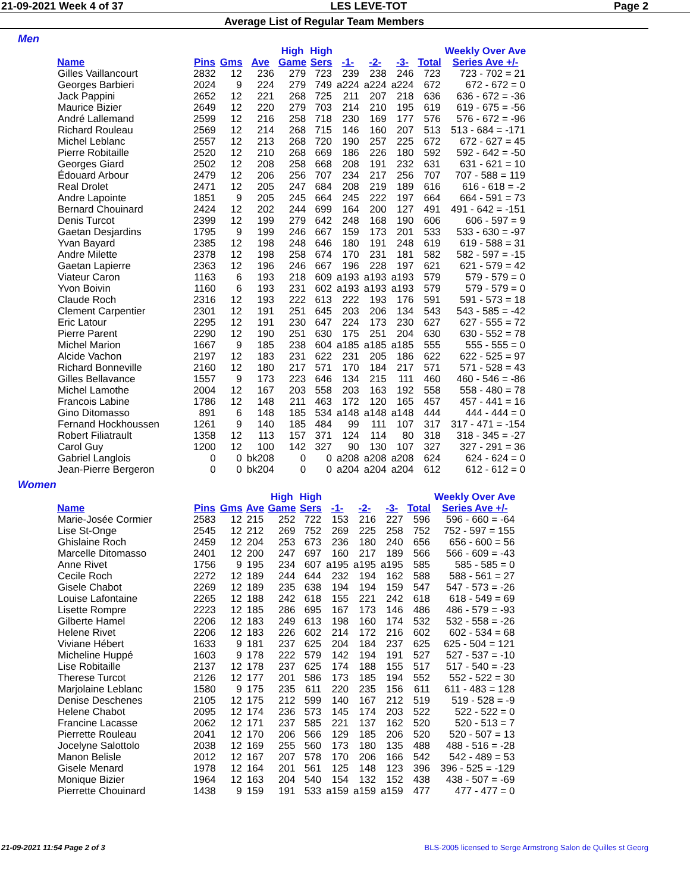21-09-2021 Week 4 of 37 LES LEVE-TOT Page 2
Average List of Regular Team Members
Men
| Name | Pins | Gms | Ave | High Game | High Sers | -1- | -2- | -3- | Total | Weekly Over Ave Series Ave +/- |
| --- | --- | --- | --- | --- | --- | --- | --- | --- | --- | --- |
| Gilles Vaillancourt | 2832 | 12 | 236 | 279 | 723 | 239 | 238 | 246 | 723 | 723 - 702 = 21 |
| Georges Barbieri | 2024 | 9 | 224 | 279 | 749 | a224 | a224 | a224 | 672 | 672 - 672 = 0 |
| Jack Pappini | 2652 | 12 | 221 | 268 | 725 | 211 | 207 | 218 | 636 | 636 - 672 = -36 |
| Maurice Bizier | 2649 | 12 | 220 | 279 | 703 | 214 | 210 | 195 | 619 | 619 - 675 = -56 |
| André Lallemand | 2599 | 12 | 216 | 258 | 718 | 230 | 169 | 177 | 576 | 576 - 672 = -96 |
| Richard Rouleau | 2569 | 12 | 214 | 268 | 715 | 146 | 160 | 207 | 513 | 513 - 684 = -171 |
| Michel Leblanc | 2557 | 12 | 213 | 268 | 720 | 190 | 257 | 225 | 672 | 672 - 627 = 45 |
| Pierre Robitaille | 2520 | 12 | 210 | 268 | 669 | 186 | 226 | 180 | 592 | 592 - 642 = -50 |
| Georges Giard | 2502 | 12 | 208 | 258 | 668 | 208 | 191 | 232 | 631 | 631 - 621 = 10 |
| Édouard Arbour | 2479 | 12 | 206 | 256 | 707 | 234 | 217 | 256 | 707 | 707 - 588 = 119 |
| Real Drolet | 2471 | 12 | 205 | 247 | 684 | 208 | 219 | 189 | 616 | 616 - 618 = -2 |
| Andre Lapointe | 1851 | 9 | 205 | 245 | 664 | 245 | 222 | 197 | 664 | 664 - 591 = 73 |
| Bernard Chouinard | 2424 | 12 | 202 | 244 | 699 | 164 | 200 | 127 | 491 | 491 - 642 = -151 |
| Denis Turcot | 2399 | 12 | 199 | 279 | 642 | 248 | 168 | 190 | 606 | 606 - 597 = 9 |
| Gaetan Desjardins | 1795 | 9 | 199 | 246 | 667 | 159 | 173 | 201 | 533 | 533 - 630 = -97 |
| Yvan Bayard | 2385 | 12 | 198 | 248 | 646 | 180 | 191 | 248 | 619 | 619 - 588 = 31 |
| Andre Milette | 2378 | 12 | 198 | 258 | 674 | 170 | 231 | 181 | 582 | 582 - 597 = -15 |
| Gaetan Lapierre | 2363 | 12 | 196 | 246 | 667 | 196 | 228 | 197 | 621 | 621 - 579 = 42 |
| Viateur Caron | 1163 | 6 | 193 | 218 | 609 | a193 | a193 | a193 | 579 | 579 - 579 = 0 |
| Yvon Boivin | 1160 | 6 | 193 | 231 | 602 | a193 | a193 | a193 | 579 | 579 - 579 = 0 |
| Claude Roch | 2316 | 12 | 193 | 222 | 613 | 222 | 193 | 176 | 591 | 591 - 573 = 18 |
| Clement Carpentier | 2301 | 12 | 191 | 251 | 645 | 203 | 206 | 134 | 543 | 543 - 585 = -42 |
| Eric Latour | 2295 | 12 | 191 | 230 | 647 | 224 | 173 | 230 | 627 | 627 - 555 = 72 |
| Pierre Parent | 2290 | 12 | 190 | 251 | 630 | 175 | 251 | 204 | 630 | 630 - 552 = 78 |
| Michel Marion | 1667 | 9 | 185 | 238 | 604 | a185 | a185 | a185 | 555 | 555 - 555 = 0 |
| Alcide Vachon | 2197 | 12 | 183 | 231 | 622 | 231 | 205 | 186 | 622 | 622 - 525 = 97 |
| Richard Bonneville | 2160 | 12 | 180 | 217 | 571 | 170 | 184 | 217 | 571 | 571 - 528 = 43 |
| Gilles Bellavance | 1557 | 9 | 173 | 223 | 646 | 134 | 215 | 111 | 460 | 460 - 546 = -86 |
| Michel Lamothe | 2004 | 12 | 167 | 203 | 558 | 203 | 163 | 192 | 558 | 558 - 480 = 78 |
| Francois Labine | 1786 | 12 | 148 | 211 | 463 | 172 | 120 | 165 | 457 | 457 - 441 = 16 |
| Gino Ditomasso | 891 | 6 | 148 | 185 | 534 | a148 | a148 | a148 | 444 | 444 - 444 = 0 |
| Fernand Hockhoussen | 1261 | 9 | 140 | 185 | 484 | 99 | 111 | 107 | 317 | 317 - 471 = -154 |
| Robert Filiatrault | 1358 | 12 | 113 | 157 | 371 | 124 | 114 | 80 | 318 | 318 - 345 = -27 |
| Carol Guy | 1200 | 12 | 100 | 142 | 327 | 90 | 130 | 107 | 327 | 327 - 291 = 36 |
| Gabriel Langlois | 0 | 0 | bk208 | 0 | 0 | a208 | a208 | a208 | 624 | 624 - 624 = 0 |
| Jean-Pierre Bergeron | 0 | 0 | bk204 | 0 | 0 | a204 | a204 | a204 | 612 | 612 - 612 = 0 |
Women
| Name | Pins | Gms | Ave | High Game | High Sers | -1- | -2- | -3- | Total | Weekly Over Ave Series Ave +/- |
| --- | --- | --- | --- | --- | --- | --- | --- | --- | --- | --- |
| Marie-Josée Cormier | 2583 | 12 | 215 | 252 | 722 | 153 | 216 | 227 | 596 | 596 - 660 = -64 |
| Lise St-Onge | 2545 | 12 | 212 | 269 | 752 | 269 | 225 | 258 | 752 | 752 - 597 = 155 |
| Ghislaine Roch | 2459 | 12 | 204 | 253 | 673 | 236 | 180 | 240 | 656 | 656 - 600 = 56 |
| Marcelle Ditomasso | 2401 | 12 | 200 | 247 | 697 | 160 | 217 | 189 | 566 | 566 - 609 = -43 |
| Anne Rivet | 1756 | 9 | 195 | 234 | 607 | a195 | a195 | a195 | 585 | 585 - 585 = 0 |
| Cecile Roch | 2272 | 12 | 189 | 244 | 644 | 232 | 194 | 162 | 588 | 588 - 561 = 27 |
| Gisele Chabot | 2269 | 12 | 189 | 235 | 638 | 194 | 194 | 159 | 547 | 547 - 573 = -26 |
| Louise Lafontaine | 2265 | 12 | 188 | 242 | 618 | 155 | 221 | 242 | 618 | 618 - 549 = 69 |
| Lisette Rompre | 2223 | 12 | 185 | 286 | 695 | 167 | 173 | 146 | 486 | 486 - 579 = -93 |
| Gilberte Hamel | 2206 | 12 | 183 | 249 | 613 | 198 | 160 | 174 | 532 | 532 - 558 = -26 |
| Helene Rivet | 2206 | 12 | 183 | 226 | 602 | 214 | 172 | 216 | 602 | 602 - 534 = 68 |
| Viviane Hébert | 1633 | 9 | 181 | 237 | 625 | 204 | 184 | 237 | 625 | 625 - 504 = 121 |
| Micheline Huppé | 1603 | 9 | 178 | 222 | 579 | 142 | 194 | 191 | 527 | 527 - 537 = -10 |
| Lise Robitaille | 2137 | 12 | 178 | 237 | 625 | 174 | 188 | 155 | 517 | 517 - 540 = -23 |
| Therese Turcot | 2126 | 12 | 177 | 201 | 586 | 173 | 185 | 194 | 552 | 552 - 522 = 30 |
| Marjolaine Leblanc | 1580 | 9 | 175 | 235 | 611 | 220 | 235 | 156 | 611 | 611 - 483 = 128 |
| Denise Deschenes | 2105 | 12 | 175 | 212 | 599 | 140 | 167 | 212 | 519 | 519 - 528 = -9 |
| Helene Chabot | 2095 | 12 | 174 | 236 | 573 | 145 | 174 | 203 | 522 | 522 - 522 = 0 |
| Francine Lacasse | 2062 | 12 | 171 | 237 | 585 | 221 | 137 | 162 | 520 | 520 - 513 = 7 |
| Pierrette Rouleau | 2041 | 12 | 170 | 206 | 566 | 129 | 185 | 206 | 520 | 520 - 507 = 13 |
| Jocelyne Salottolo | 2038 | 12 | 169 | 255 | 560 | 173 | 180 | 135 | 488 | 488 - 516 = -28 |
| Manon Belisle | 2012 | 12 | 167 | 207 | 578 | 170 | 206 | 166 | 542 | 542 - 489 = 53 |
| Gisele Menard | 1978 | 12 | 164 | 201 | 561 | 125 | 148 | 123 | 396 | 396 - 525 = -129 |
| Monique Bizier | 1964 | 12 | 163 | 204 | 540 | 154 | 132 | 152 | 438 | 438 - 507 = -69 |
| Pierrette Chouinard | 1438 | 9 | 159 | 191 | 533 | a159 | a159 | a159 | 477 | 477 - 477 = 0 |
21-09-2021 11:54 Page 2 of 3 BLS-2005 licensed to Serge Armstrong Salon de Quilles st Georg